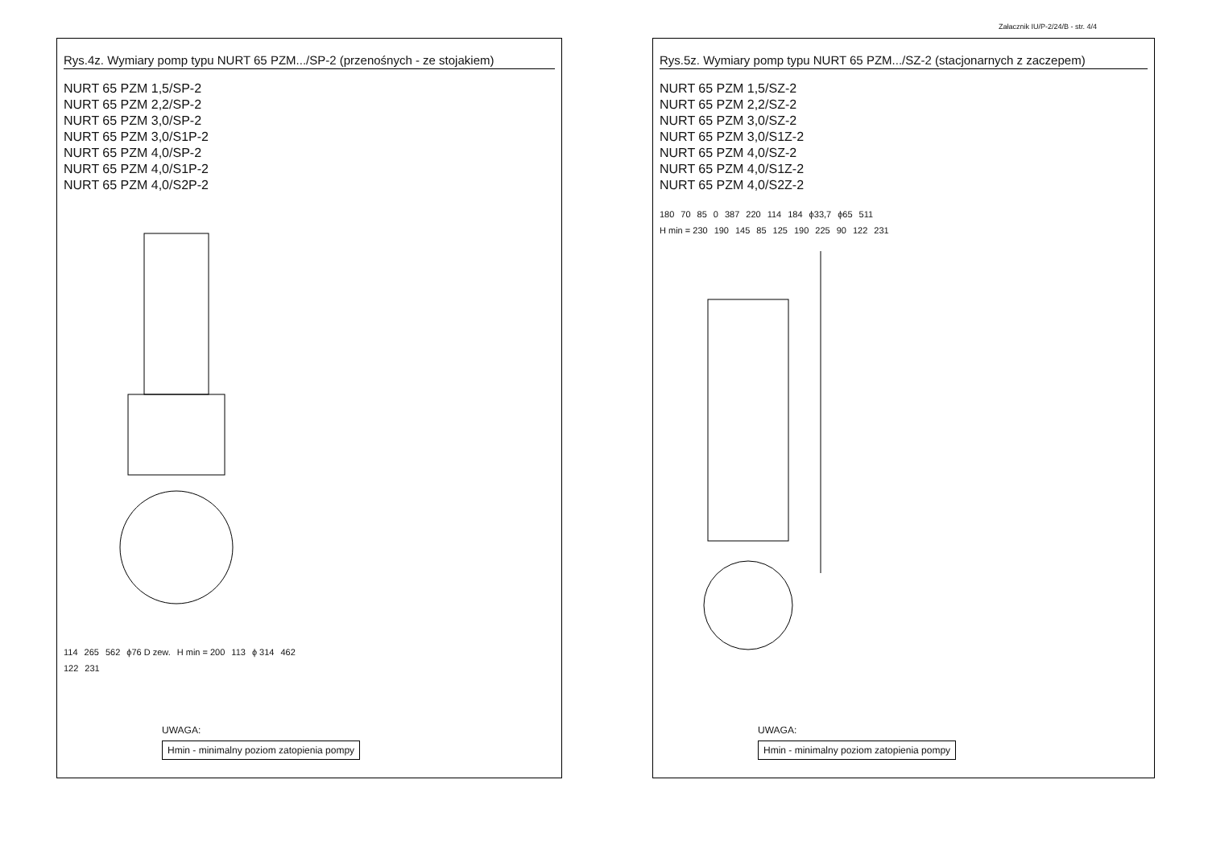Załacznik IU/P-2/24/B - str. 4/4
Rys.4z. Wymiary pomp typu NURT 65 PZM.../SP-2 (przenośnych - ze stojakiem)
NURT 65 PZM 1,5/SP-2
NURT 65 PZM 2,2/SP-2
NURT 65 PZM 3,0/SP-2
NURT 65 PZM 3,0/S1P-2
NURT 65 PZM 4,0/SP-2
NURT 65 PZM 4,0/S1P-2
NURT 65 PZM 4,0/S2P-2
114 265 562 ϕ76 D zew. H min = 200 113 ϕ 314 462 122 231
UWAGA:
Hmin - minimalny poziom zatopienia pompy
Rys.5z. Wymiary pomp typu NURT 65 PZM.../SZ-2 (stacjonarnych z zaczepem)
NURT 65 PZM 1,5/SZ-2
NURT 65 PZM 2,2/SZ-2
NURT 65 PZM 3,0/SZ-2
NURT 65 PZM 3,0/S1Z-2
NURT 65 PZM 4,0/SZ-2
NURT 65 PZM 4,0/S1Z-2
NURT 65 PZM 4,0/S2Z-2
180 70 85 0 387 220 114 184 ϕ33,7 ϕ65 511 H min = 230 190 145 85 125 190 225 90 122 231
UWAGA:
Hmin - minimalny poziom zatopienia pompy